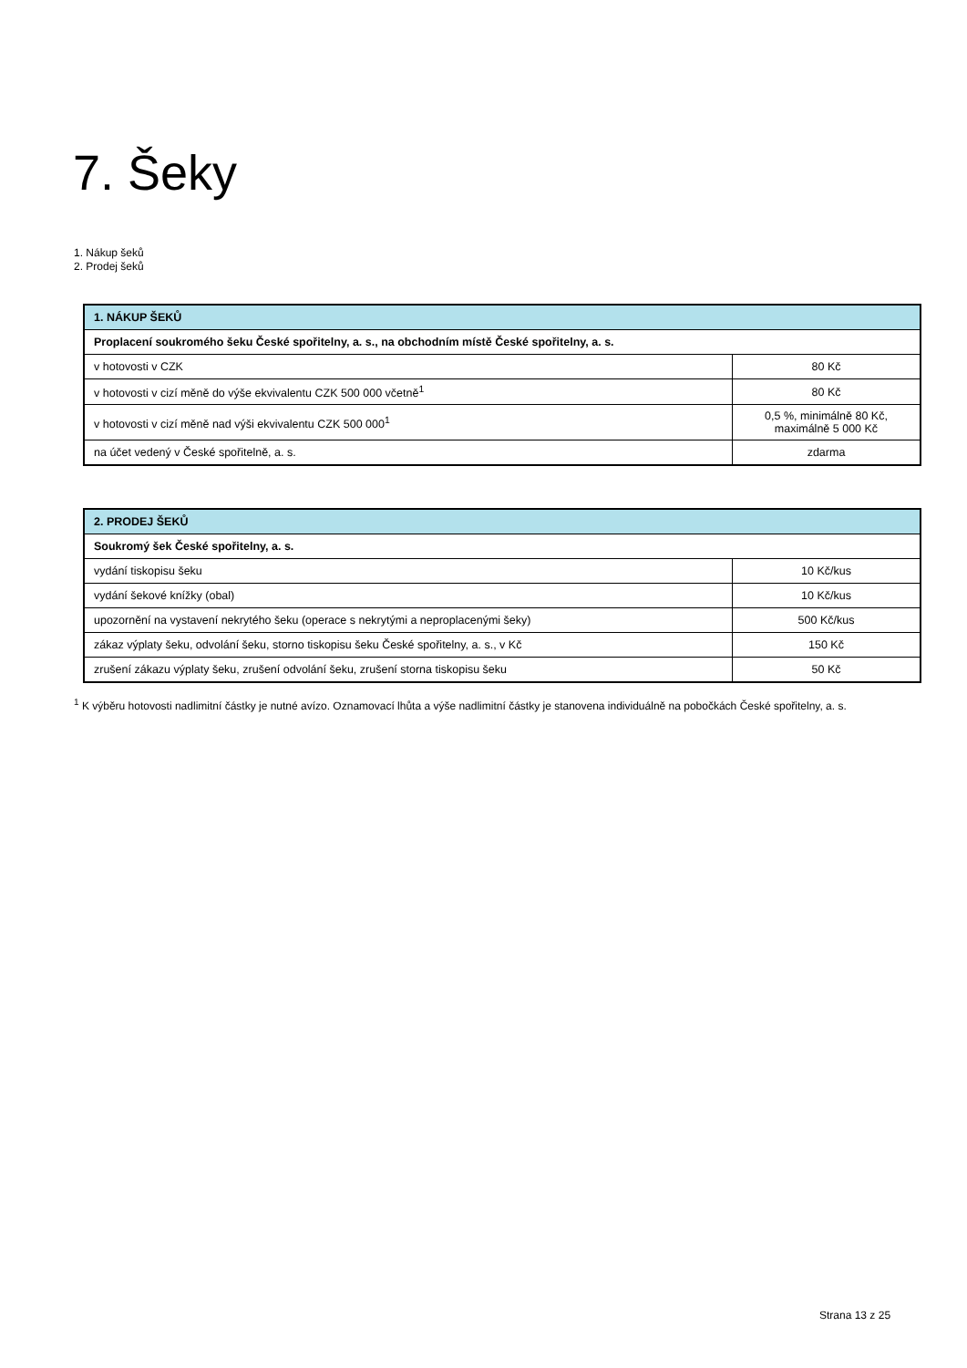7. Šeky
1. Nákup šeků
2. Prodej šeků
| 1. NÁKUP ŠEKŮ | |
| --- | --- |
| Proplacení soukromého šeku České spořitelny, a. s., na obchodním místě České spořitelny, a. s. | |
| v hotovosti v CZK | 80 Kč |
| v hotovosti v cizí měně do výše ekvivalentu CZK 500 000 včetně<sup>1</sup> | 80 Kč |
| v hotovosti v cizí měně nad výši ekvivalentu CZK 500 000<sup>1</sup> | 0,5 %, minimálně 80 Kč, maximálně 5 000 Kč |
| na účet vedený v České spořitelně, a. s. | zdarma |
| 2. PRODEJ ŠEKŮ | |
| --- | --- |
| Soukromý šek České spořitelny, a. s. | |
| vydání tiskopisu šeku | 10 Kč/kus |
| vydání šekové knížky (obal) | 10 Kč/kus |
| upozornění na vystavení nekrytého šeku (operace s nekrytými a neproplacenými šeky) | 500 Kč/kus |
| zákaz výplaty šeku, odvolání šeku, storno tiskopisu šeku České spořitelny, a. s., v Kč | 150 Kč |
| zrušení zákazu výplaty šeku, zrušení odvolání šeku, zrušení storna tiskopisu šeku | 50 Kč |
<sup>1</sup> K výběru hotovosti nadlimitní částky je nutné avízo. Oznamovací lhůta a výše nadlimitní částky je stanovena individuálně na pobočkách České spořitelny, a. s.
Strana 13 z 25